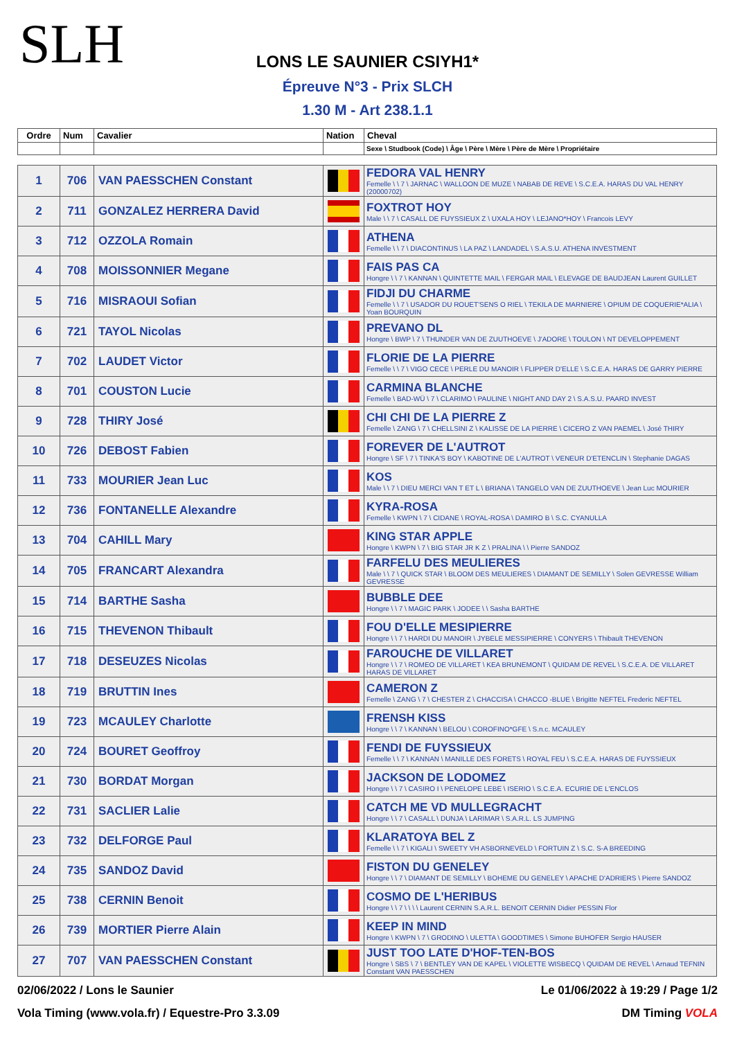SLH
LONS LE SAUNIER CSIYH1*
Épreuve N°3 - Prix SLCH
1.30 M - Art 238.1.1
| Ordre | Num | Cavalier | Nation | Cheval |
| --- | --- | --- | --- | --- |
| | | | | Sexe \ Studbook (Code) \ Âge \ Père \ Mère \ Père de Mère \ Propriétaire |
| 1 | 706 | VAN PAESSCHEN Constant | | FEDORA VAL HENRY Femelle \ \ 7 \ JARNAC \ WALLOON DE MUZE \ NABAB DE REVE \ S.C.E.A. HARAS DU VAL HENRY (20000702) |
| 2 | 711 | GONZALEZ HERRERA David | | FOXTROT HOY Male \ \ 7 \ CASALL DE FUYSSIEUX Z \ UXALA HOY \ LEJANO*HOY \ Francois LEVY |
| 3 | 712 | OZZOLA Romain | | ATHENA Femelle \ \ 7 \ DIACONTINUS \ LA PAZ \ LANDADEL \ S.A.S.U. ATHENA INVESTMENT |
| 4 | 708 | MOISSONNIER Megane | | FAIS PAS CA Hongre \ \ 7 \ KANNAN \ QUINTETTE MAIL \ FERGAR MAIL \ ELEVAGE DE BAUDJEAN Laurent GUILLET |
| 5 | 716 | MISRAOUI Sofian | | FIDJI DU CHARME Femelle \ \ 7 \ USADOR DU ROUET'SENS O RIEL \ TEKILA DE MARNIERE \ OPIUM DE COQUERIE*ALIA \ Yoan BOURQUIN |
| 6 | 721 | TAYOL Nicolas | | PREVANO DL Hongre \ BWP \ 7 \ THUNDER VAN DE ZUUTHOEVE \ J'ADORE \ TOULON \ NT DEVELOPPEMENT |
| 7 | 702 | LAUDET Victor | | FLORIE DE LA PIERRE Femelle \ \ 7 \ VIGO CECE \ PERLE DU MANOIR \ FLIPPER D'ELLE \ S.C.E.A. HARAS DE GARRY PIERRE |
| 8 | 701 | COUSTON Lucie | | CARMINA BLANCHE Femelle \ BAD-WÜ \ 7 \ CLARIMO \ PAULINE \ NIGHT AND DAY 2 \ S.A.S.U. PAARD INVEST |
| 9 | 728 | THIRY José | | CHI CHI DE LA PIERRE Z Femelle \ ZANG \ 7 \ CHELLSINI Z \ KALISSE DE LA PIERRE \ CICERO Z VAN PAEMEL \ José THIRY |
| 10 | 726 | DEBOST Fabien | | FOREVER DE L'AUTROT Hongre \ SF \ 7 \ TINKA'S BOY \ KABOTINE DE L'AUTROT \ VENEUR D'ETENCLIN \ Stephanie DAGAS |
| 11 | 733 | MOURIER Jean Luc | | KOS Male \ \ 7 \ DIEU MERCI VAN T ET L \ BRIANA \ TANGELO VAN DE ZUUTHOEVE \ Jean Luc MOURIER |
| 12 | 736 | FONTANELLE Alexandre | | KYRA-ROSA Femelle \ KWPN \ 7 \ CIDANE \ ROYAL-ROSA \ DAMIRO B \ S.C. CYANULLA |
| 13 | 704 | CAHILL Mary | | KING STAR APPLE Hongre \ KWPN \ 7 \ BIG STAR JR K Z \ PRALINA \ \ Pierre SANDOZ |
| 14 | 705 | FRANCART Alexandra | | FARFELU DES MEULIERES Male \ \ 7 \ QUICK STAR \ BLOOM DES MEULIERES \ DIAMANT DE SEMILLY \ Solen GEVRESSE William GEVRESSE |
| 15 | 714 | BARTHE Sasha | | BUBBLE DEE Hongre \ \ 7 \ MAGIC PARK \ JODEE \ \ Sasha BARTHE |
| 16 | 715 | THEVENON Thibault | | FOU D'ELLE MESIPIERRE Hongre \ \ 7 \ HARDI DU MANOIR \ JYBELE MESSIPIERRE \ CONYERS \ Thibault THEVENON |
| 17 | 718 | DESEUZES Nicolas | | FAROUCHE DE VILLARET Hongre \ \ 7 \ ROMEO DE VILLARET \ KEA BRUNEMONT \ QUIDAM DE REVEL \ S.C.E.A. DE VILLARET HARAS DE VILLARET |
| 18 | 719 | BRUTTIN Ines | | CAMERON Z Femelle \ ZANG \ 7 \ CHESTER Z \ CHACCISA \ CHACCO -BLUE \ Brigitte NEFTEL Frederic NEFTEL |
| 19 | 723 | MCAULEY Charlotte | | FRENSH KISS Hongre \ \ 7 \ KANNAN \ BELOU \ COROFINO*GFE \ S.n.c. MCAULEY |
| 20 | 724 | BOURET Geoffroy | | FENDI DE FUYSSIEUX Femelle \ \ 7 \ KANNAN \ MANILLE DES FORETS \ ROYAL FEU \ S.C.E.A. HARAS DE FUYSSIEUX |
| 21 | 730 | BORDAT Morgan | | JACKSON DE LODOMEZ Hongre \ \ 7 \ CASIRO I \ PENELOPE LEBE \ ISERIO \ S.C.E.A. ECURIE DE L'ENCLOS |
| 22 | 731 | SACLIER Lalie | | CATCH ME VD MULLEGRACHT Hongre \ \ 7 \ CASALL \ DUNJA \ LARIMAR \ S.A.R.L. LS JUMPING |
| 23 | 732 | DELFORGE Paul | | KLARATOYA BEL Z Femelle \ \ 7 \ KIGALI \ SWEETY VH ASBORNEVELD \ FORTUIN Z \ S.C. S-A BREEDING |
| 24 | 735 | SANDOZ David | | FISTON DU GENELEY Hongre \ \ 7 \ DIAMANT DE SEMILLY \ BOHEME DU GENELEY \ APACHE D'ADRIERS \ Pierre SANDOZ |
| 25 | 738 | CERNIN Benoit | | COSMO DE L'HERIBUS Hongre \ \ 7 \ \ \ \ Laurent CERNIN S.A.R.L. BENOIT CERNIN Didier PESSIN Flor |
| 26 | 739 | MORTIER Pierre Alain | | KEEP IN MIND Hongre \ KWPN \ 7 \ GRODINO \ ULETTA \ GOODTIMES \ Simone BUHOFER Sergio HAUSER |
| 27 | 707 | VAN PAESSCHEN Constant | | JUST TOO LATE D'HOF-TEN-BOS Hongre \ SBS \ 7 \ BENTLEY VAN DE KAPEL \ VIOLETTE WISBECQ \ QUIDAM DE REVEL \ Arnaud TEFNIN Constant VAN PAESSCHEN |
02/06/2022 / Lons le Saunier Le 01/06/2022 à 19:29 / Page 1/2
Vola Timing (www.vola.fr) / Equestre-Pro 3.3.09 DM Timing VOLA